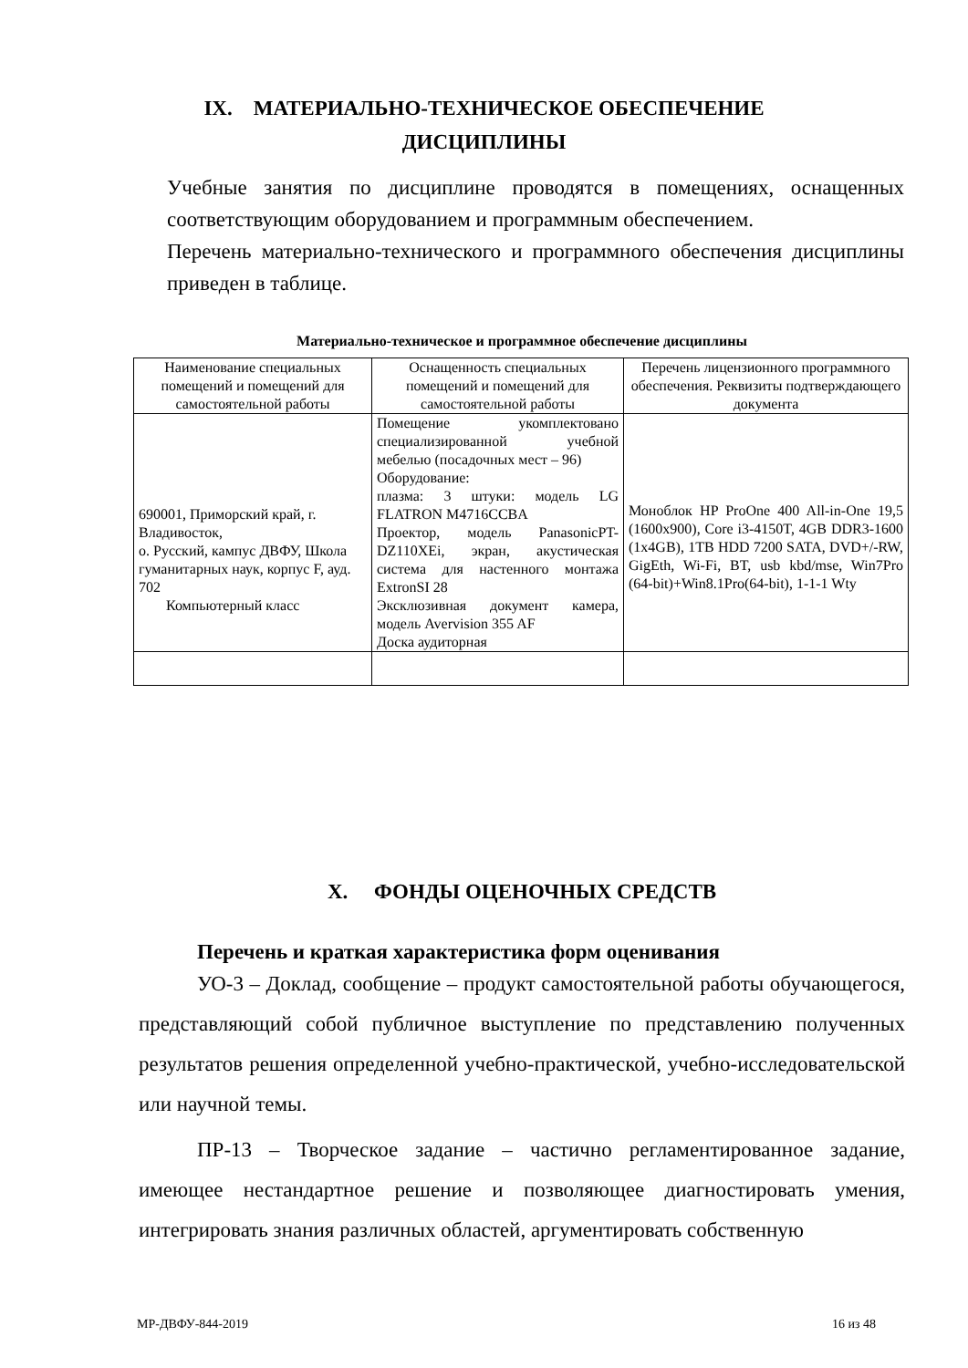IX. МАТЕРИАЛЬНО-ТЕХНИЧЕСКОЕ ОБЕСПЕЧЕНИЕ
ДИСЦИПЛИНЫ
Учебные занятия по дисциплине проводятся в помещениях, оснащенных соответствующим оборудованием и программным обеспечением.
Перечень материально-технического и программного обеспечения дисциплины приведен в таблице.
Материально-техническое и программное обеспечение дисциплины
| Наименование специальных помещений и помещений для самостоятельной работы | Оснащенность специальных помещений и помещений для самостоятельной работы | Перечень лицензионного программного обеспечения. Реквизиты подтверждающего документа |
| --- | --- | --- |
| 690001, Приморский край, г. Владивосток, о. Русский, кампус ДВФУ, Школа гуманитарных наук, корпус F, ауд. 702 Компьютерный класс | Помещение укомплектовано специализированной учебной мебелью (посадочных мест – 96) Оборудование: плазма: 3 штуки: модель LG FLATRON M4716CCBA Проектор, модель PanasonicPT-DZ110XEi, экран, акустическая система для настенного монтажа ExtronSI 28 Эксклюзивная документ камера, модель Avervision 355 AF Доска аудиторная | Моноблок HP ProOne 400 All-in-One 19,5 (1600x900), Core i3-4150T, 4GB DDR3-1600 (1x4GB), 1TB HDD 7200 SATA, DVD+/-RW, GigEth, Wi-Fi, BT, usb kbd/mse, Win7Pro (64-bit)+Win8.1Pro(64-bit), 1-1-1 Wty |
X. ФОНДЫ ОЦЕНОЧНЫХ СРЕДСТВ
Перечень и краткая характеристика форм оценивания
УО-3 – Доклад, сообщение – продукт самостоятельной работы обучающегося, представляющий собой публичное выступление по представлению полученных результатов решения определенной учебно-практической, учебно-исследовательской или научной темы.
ПР-13 – Творческое задание – частично регламентированное задание, имеющее нестандартное решение и позволяющее диагностировать умения, интегрировать знания различных областей, аргументировать собственную
МР-ДВФУ-844-2019 16 из 48